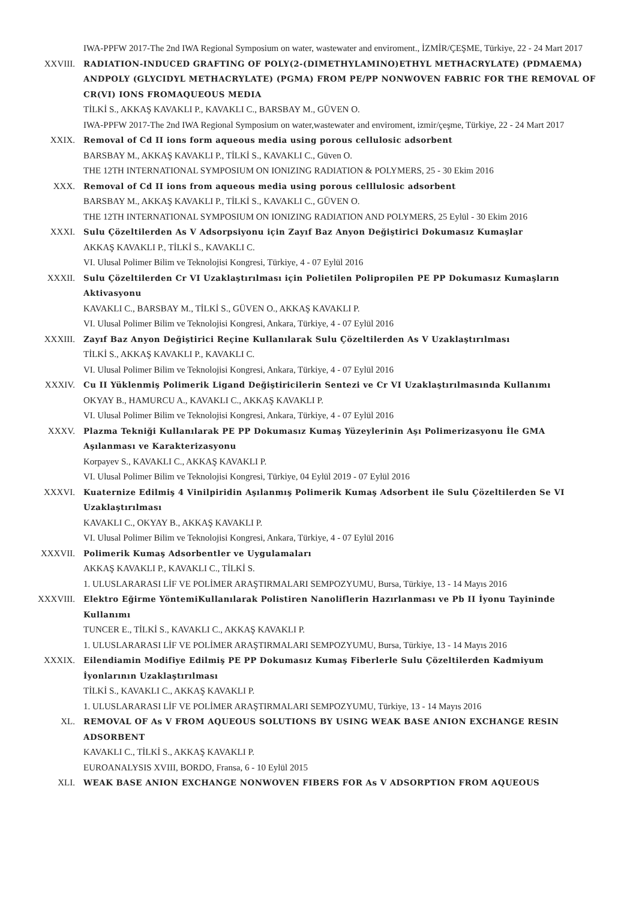IWA-PPFW 2017-The 2nd IWA Regional Symposium on water, wastewater and enviroment., İZMİR/ÇEŞME, Türkiye, 22 - 24 Mart 2017
XXVIII. RADIATION-INDUCED GRAFTING OF POLY(2-(DIMETHYLAMINO)ETHYL METHACRYLATE) (PDMAEMA) ANDPOLY (GLYCIDYL METHACRYLATE) (PGMA) FROM PE/PP NONWOVEN FABRIC FOR THE REMOVAL OF CR(VI) IONS FROMAQUEOUS MEDIA
TİLKİ S., AKKAŞ KAVAKLI P., KAVAKLI C., BARSBAY M., GÜVEN O.
IWA-PPFW 2017-The 2nd IWA Regional Symposium on water,wastewater and enviroment, izmir/çeşme, Türkiye, 22 - 24 Mart 2017
XXIX. Removal of Cd II ions form aqueous media using porous cellulosic adsorbent
BARSBAY M., AKKAŞ KAVAKLI P., TİLKİ S., KAVAKLI C., Güven O.
THE 12TH INTERNATIONAL SYMPOSIUM ON IONIZING RADIATION & POLYMERS, 25 - 30 Ekim 2016
XXX. Removal of Cd II ions from aqueous media using porous celllulosic adsorbent
BARSBAY M., AKKAŞ KAVAKLI P., TİLKİ S., KAVAKLI C., GÜVEN O.
THE 12TH INTERNATIONAL SYMPOSIUM ON IONIZING RADIATION AND POLYMERS, 25 Eylül - 30 Ekim 2016
XXXI. Sulu Çözeltilerden As V Adsorpsiyonu için Zayıf Baz Anyon Değiştirici Dokumasız Kumaşlar
AKKAŞ KAVAKLI P., TİLKİ S., KAVAKLI C.
VI. Ulusal Polimer Bilim ve Teknolojisi Kongresi, Türkiye, 4 - 07 Eylül 2016
XXXII. Sulu Çözeltilerden Cr VI Uzaklaştırılması için Polietilen Polipropilen PE PP Dokumasız Kumaşların Aktivasyonu
KAVAKLI C., BARSBAY M., TİLKİ S., GÜVEN O., AKKAŞ KAVAKLI P.
VI. Ulusal Polimer Bilim ve Teknolojisi Kongresi, Ankara, Türkiye, 4 - 07 Eylül 2016
XXXIII. Zayıf Baz Anyon Değiştirici Reçine Kullanılarak Sulu Çözeltilerden As V Uzaklaştırılması
TİLKİ S., AKKAŞ KAVAKLI P., KAVAKLI C.
VI. Ulusal Polimer Bilim ve Teknolojisi Kongresi, Ankara, Türkiye, 4 - 07 Eylül 2016
XXXIV. Cu II Yüklenmiş Polimerik Ligand Değiştiricilerin Sentezi ve Cr VI Uzaklaştırılmasında Kullanımı
OKYAY B., HAMURCU A., KAVAKLI C., AKKAŞ KAVAKLI P.
VI. Ulusal Polimer Bilim ve Teknolojisi Kongresi, Ankara, Türkiye, 4 - 07 Eylül 2016
XXXV. Plazma Tekniği Kullanılarak PE PP Dokumasız Kumaş Yüzeylerinin Aşı Polimerizasyonu İle GMA Aşılanması ve Karakterizasyonu
Korpayev S., KAVAKLI C., AKKAŞ KAVAKLI P.
VI. Ulusal Polimer Bilim ve Teknolojisi Kongresi, Türkiye, 04 Eylül 2019 - 07 Eylül 2016
XXXVI. Kuaternize Edilmiş 4 Vinilpiridin Aşılanmış Polimerik Kumaş Adsorbent ile Sulu Çözeltilerden Se VI Uzaklaştırılması
KAVAKLI C., OKYAY B., AKKAŞ KAVAKLI P.
VI. Ulusal Polimer Bilim ve Teknolojisi Kongresi, Ankara, Türkiye, 4 - 07 Eylül 2016
XXXVII. Polimerik Kumaş Adsorbentler ve Uygulamaları
AKKAŞ KAVAKLI P., KAVAKLI C., TİLKİ S.
1. ULUSLARARASI LİF VE POLİMER ARAŞTIRMALARI SEMPOZYUMU, Bursa, Türkiye, 13 - 14 Mayıs 2016
XXXVIII. Elektro Eğirme YöntemiKullanılarak Polistiren Nanoliflerin Hazırlanması ve Pb II İyonu Tayininde Kullanımı
TUNCER E., TİLKİ S., KAVAKLI C., AKKAŞ KAVAKLI P.
1. ULUSLARARASI LİF VE POLİMER ARAŞTIRMALARI SEMPOZYUMU, Bursa, Türkiye, 13 - 14 Mayıs 2016
XXXIX. Eilendiamin Modifiye Edilmiş PE PP Dokumasız Kumaş Fiberlerle Sulu Çözeltilerden Kadmiyum İyonlarının Uzaklaştırılması
TİLKİ S., KAVAKLI C., AKKAŞ KAVAKLI P.
1. ULUSLARARASI LİF VE POLİMER ARAŞTIRMALARI SEMPOZYUMU, Türkiye, 13 - 14 Mayıs 2016
XL. REMOVAL OF As V FROM AQUEOUS SOLUTIONS BY USING WEAK BASE ANION EXCHANGE RESIN ADSORBENT
KAVAKLI C., TİLKİ S., AKKAŞ KAVAKLI P.
EUROANALYSIS XVIII, BORDO, Fransa, 6 - 10 Eylül 2015
XLI. WEAK BASE ANION EXCHANGE NONWOVEN FIBERS FOR As V ADSORPTION FROM AQUEOUS